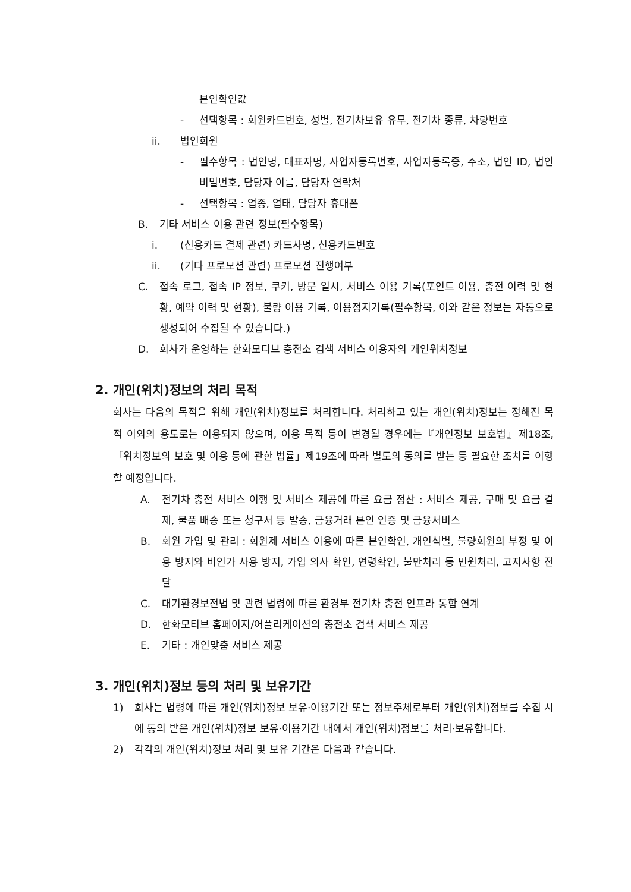본인확인값
- 선택항목 : 회원카드번호, 성별, 전기차보유 유무, 전기차 종류, 차량번호
ii. 법인회원
- 필수항목 : 법인명, 대표자명, 사업자등록번호, 사업자등록증, 주소, 법인 ID, 법인 비밀번호, 담당자 이름, 담당자 연락처
- 선택항목 : 업종, 업태, 담당자 휴대폰
B. 기타 서비스 이용 관련 정보(필수항목)
i. (신용카드 결제 관련) 카드사명, 신용카드번호
ii. (기타 프로모션 관련) 프로모션 진행여부
C. 접속 로그, 접속 IP 정보, 쿠키, 방문 일시, 서비스 이용 기록(포인트 이용, 충전 이력 및 현황, 예약 이력 및 현황), 불량 이용 기록, 이용정지기록(필수항목, 이와 같은 정보는 자동으로 생성되어 수집될 수 있습니다.)
D. 회사가 운영하는 한화모티브 충전소 검색 서비스 이용자의 개인위치정보
2. 개인(위치)정보의 처리 목적
회사는 다음의 목적을 위해 개인(위치)정보를 처리합니다. 처리하고 있는 개인(위치)정보는 정해진 목적 이외의 용도로는 이용되지 않으며, 이용 목적 등이 변경될 경우에는『개인정보 보호법』제18조,「위치정보의 보호 및 이용 등에 관한 법률」제19조에 따라 별도의 동의를 받는 등 필요한 조치를 이행할 예정입니다.
A. 전기차 충전 서비스 이행 및 서비스 제공에 따른 요금 정산 : 서비스 제공, 구매 및 요금 결제, 물품 배송 또는 청구서 등 발송, 금융거래 본인 인증 및 금융서비스
B. 회원 가입 및 관리 : 회원제 서비스 이용에 따른 본인확인, 개인식별, 불량회원의 부정 및 이용 방지와 비인가 사용 방지, 가입 의사 확인, 연령확인, 불만처리 등 민원처리, 고지사항 전달
C. 대기환경보전법 및 관련 법령에 따른 환경부 전기차 충전 인프라 통합 연계
D. 한화모티브 홈페이지/어플리케이션의 충전소 검색 서비스 제공
E. 기타 : 개인맞춤 서비스 제공
3. 개인(위치)정보 등의 처리 및 보유기간
1) 회사는 법령에 따른 개인(위치)정보 보유·이용기간 또는 정보주체로부터 개인(위치)정보를 수집 시에 동의 받은 개인(위치)정보 보유·이용기간 내에서 개인(위치)정보를 처리·보유합니다.
2) 각각의 개인(위치)정보 처리 및 보유 기간은 다음과 같습니다.